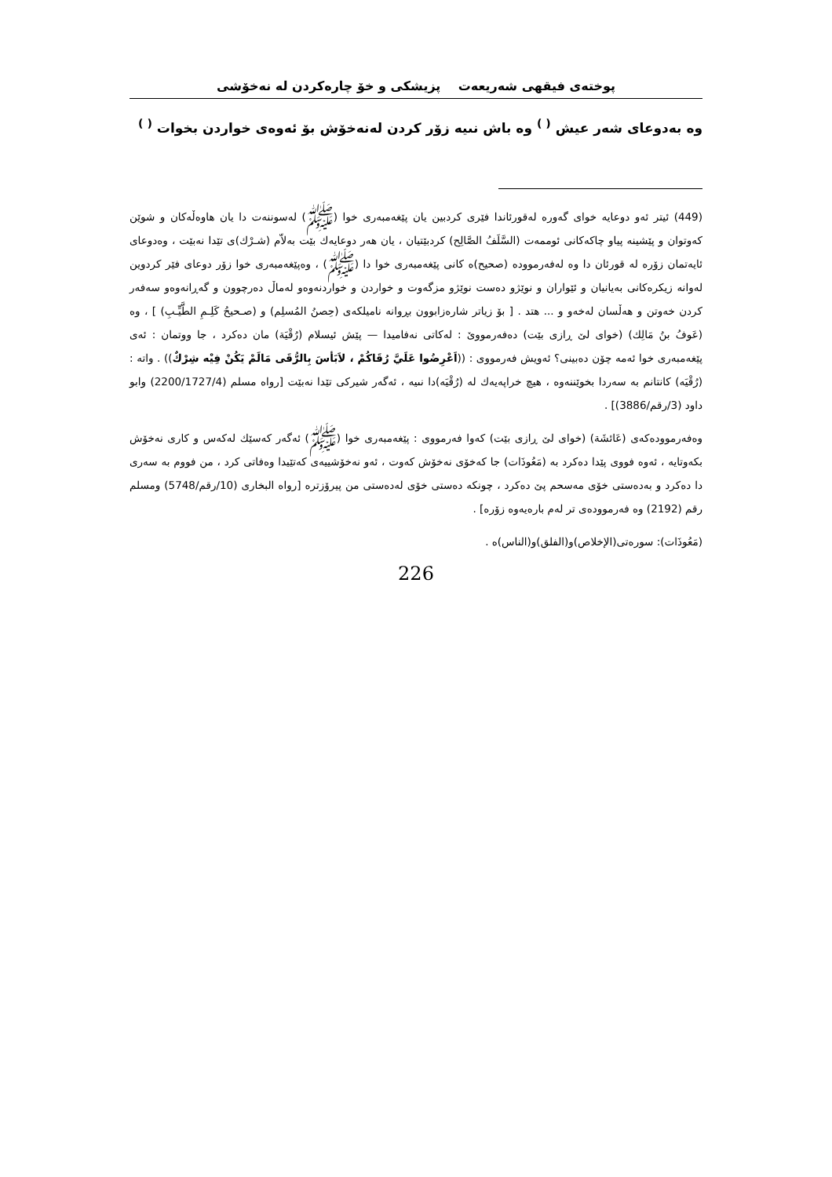پوختەی فیقهی شەریعەت پزیشکی و خۆ چارەکردن لە نەخۆشی
وە بەدوعای شەر عیش <sup>( )</sup> وە باش نىيە زۆر کردن لەنەخۆش بۆ ئەوەی خواردن بخوات <sup>( )</sup>
(449) ئیتر ئەو دوعایە خوای گەورە لەقورئاندا فێری کردبین یان پێغەمبەری خوا (ﷺ) لەسوننەت دا یان هاوەڵەکان و شوێن کەوتوان و پێشینە پیاو چاکەکانی ئوممەت (السَّلَفُ الصَّالِح) کردبێتیان ، یان هەر دوعایەك بێت بەلاّم (شـرْك)ی تێدا نەبێت ، وەدوعای ئایەتمان زۆرە لە قورئان دا وە لەفەرموودە (صحیح)ە کانی پێغەمبەری خوا دا (ﷺ) ، وەپێغەمبەری خوا زۆر دوعای فێر کردوین لەوانە زیکرەکانی بەیانیان و ئێواران و نوێژو دەست نوێژو مزگەوت و خواردن و خواردنەوەو لەماڵ دەرچوون و گەڕانەوەو سەفەر کردن خەوتن و هەڵسان لەخەو و ... هتد . [ بۆ زیاتر شارەزابوون بڕوانە نامیلکەی (حِصنُ المُسلِم) و (صـحيحُ کَلِـمِ الطَّيِّـبِ) ] ، وە (عَوفُ بنُ مَالِك) (خوای لێ ڕازی بێت) دەفەرمووێ : لەکاتی نەفامیدا — پێش ئیسلام (رُقْيَة) مان دەکرد ، جا ووتمان : ئەی پێغەمبەری خوا ئەمە چۆن دەبینی؟ ئەویش فەرمووی : ((اَعْرِضُوا عَلَيَّ رُقَاكُمْ ، لاَبَأسَ بِالرُّقَى مَالَمْ يَكُنْ فِيْه شِرْكٌ)) . واتە : (رُقْيَە) کانتانم بە سەردا بخوێننەوە ، هیچ خراپەیەك لە (رُقْيَە)دا نىيە ، ئەگەر شیرکی تێدا نەبێت [رواه مسلم (2200/1727/4) وابو داود (3/رقم/3886)] .
وەفەرموودەکەی (عَائشَة) (خوای لێ ڕازی بێت) کەوا فەرمووی : پێغەمبەری خوا (ﷺ) ئەگەر کەسێك لەکەس و کاری نەخۆش بکەوتایە ، ئەوە فووی پێدا دەکرد بە (مَعُوذَات) جا کەخۆی نەخۆش کەوت ، ئەو نەخۆشییەی کەتێیدا وەفاتی کرد ، من فووم بە سەری دا دەکرد و بەدەستی خۆی مەسحم پێ دەکرد ، چونکە دەستی خۆی لەدەستی من پیرۆزترە [رواه البخاری (10/رقم/5748) ومسلم رقم (2192) وە فەرموودەی تر لەم بارەیەوە زۆرە] .
(مَعُوذَات): سورەتی(الإخلاص)و(الفلق)و(الناس)ە .
226